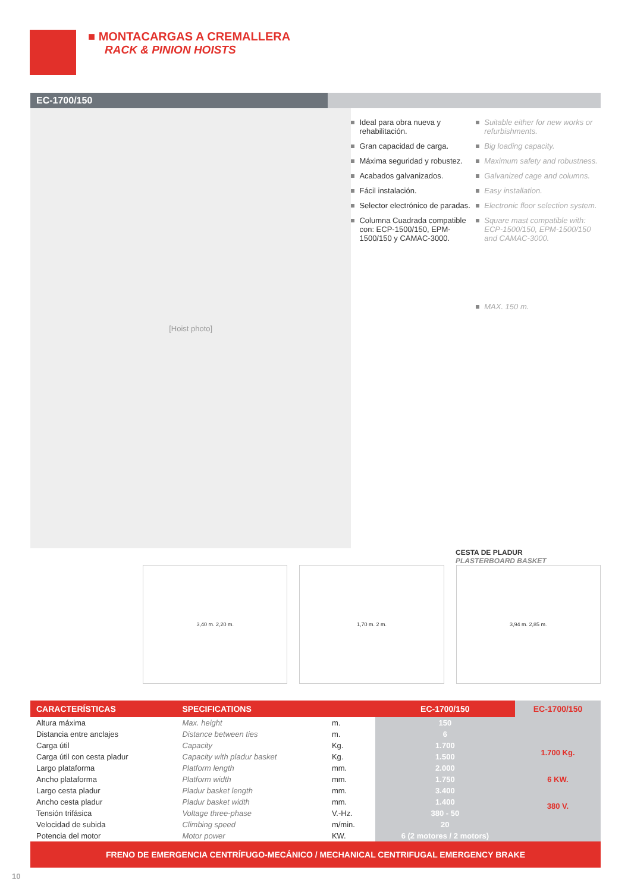■ MONTACARGAS A CREMALLERA
RACK & PINION HOISTS
EC-1700/150
[Hoist photo]
Ideal para obra nueva y rehabilitación.
Gran capacidad de carga.
Máxima seguridad y robustez.
Acabados galvanizados.
Fácil instalación.
Selector electrónico de paradas.
Columna Cuadrada compatible con: ECP-1500/150, EPM-1500/150 y CAMAC-3000.
Suitable either for new works or refurbishments.
Big loading capacity.
Maximum safety and robustness.
Galvanized cage and columns.
Easy installation.
Electronic floor selection system.
Square mast compatible with: ECP-1500/150, EPM-1500/150 and CAMAC-3000.
MAX. 150 m.
CESTA DE PLADUR
PLASTERBOARD BASKET
3,40 m. 2,20 m. 1,70 m. 2 m. 3,94 m. 2,85 m.
| CARACTERÍSTICAS | SPECIFICATIONS | | EC-1700/150 | EC-1700/150 |
| --- | --- | --- | --- | --- |
| Altura máxima | Max. height | m. | 150 | 1.700 Kg. 6 KW. 380 V. |
| Distancia entre anclajes | Distance between ties | m. | 6 | |
| Carga útil | Capacity | Kg. | 1.700 | |
| Carga útil con cesta pladur | Capacity with pladur basket | Kg. | 1.500 | |
| Largo plataforma | Platform length | mm. | 2.000 | |
| Ancho plataforma | Platform width | mm. | 1.750 | |
| Largo cesta pladur | Pladur basket length | mm. | 3.400 | |
| Ancho cesta pladur | Pladur basket width | mm. | 1.400 | |
| Tensión trifásica | Voltage three-phase | V.-Hz. | 380 - 50 | |
| Velocidad de subida | Climbing speed | m/min. | 20 | |
| Potencia del motor | Motor power | KW. | 6 (2 motores / 2 motors) | |
FRENO DE EMERGENCIA CENTRÍFUGO-MECÁNICO / MECHANICAL CENTRIFUGAL EMERGENCY BRAKE
10